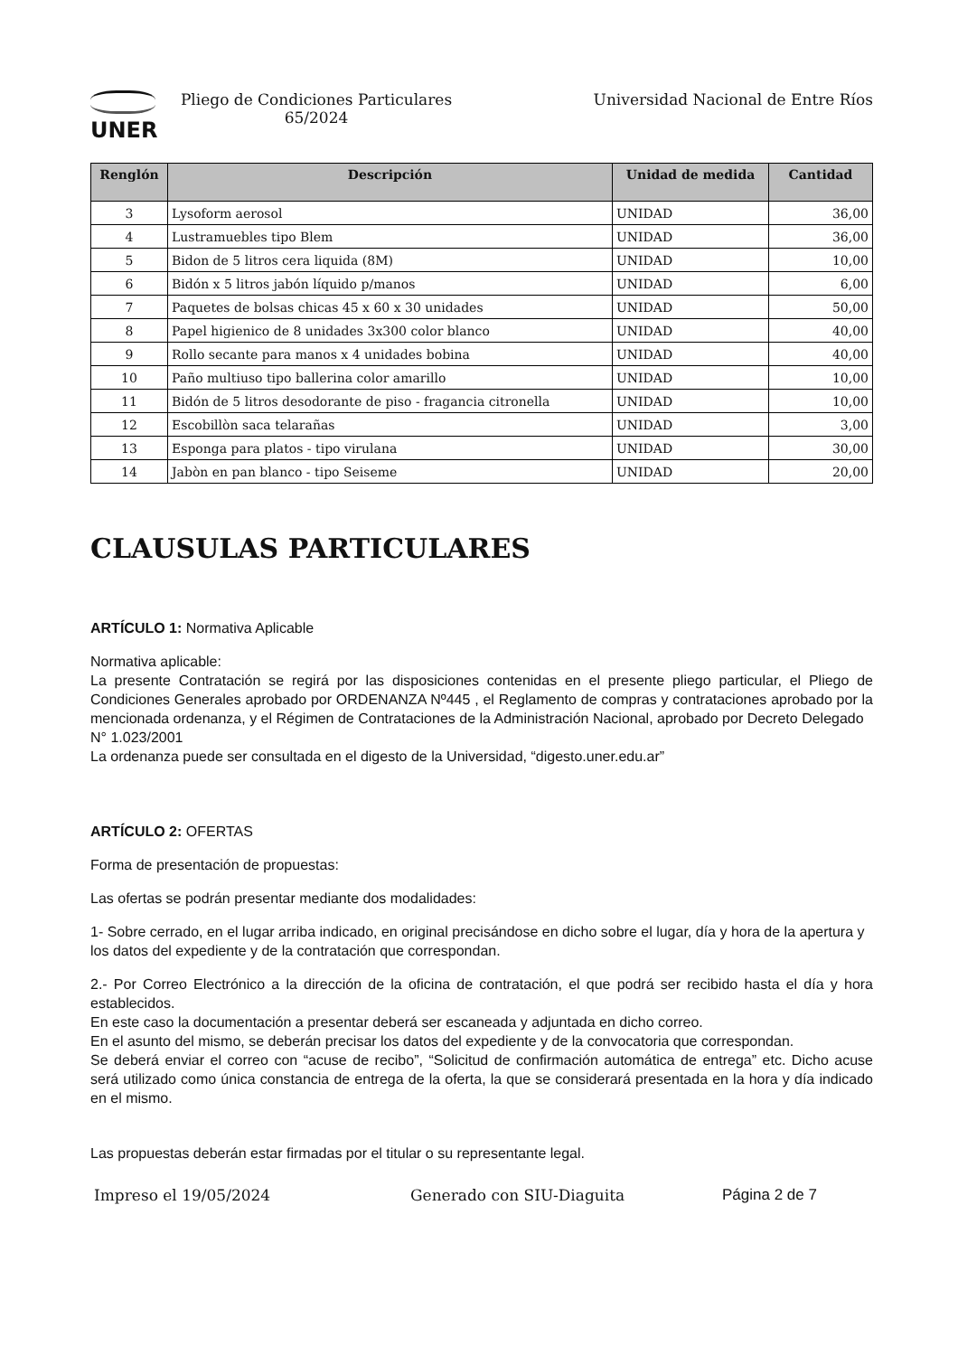UNER
Pliego de Condiciones Particulares
65/2024
Universidad Nacional de Entre Ríos
| Renglón | Descripción | Unidad de medida | Cantidad |
| --- | --- | --- | --- |
| 3 | Lysoform aerosol | UNIDAD | 36,00 |
| 4 | Lustramuebles tipo Blem | UNIDAD | 36,00 |
| 5 | Bidon de 5 litros cera liquida (8M) | UNIDAD | 10,00 |
| 6 | Bidón x 5 litros jabón líquido p/manos | UNIDAD | 6,00 |
| 7 | Paquetes de bolsas chicas 45 x 60 x 30 unidades | UNIDAD | 50,00 |
| 8 | Papel higienico de 8 unidades 3x300 color blanco | UNIDAD | 40,00 |
| 9 | Rollo secante para manos x 4 unidades bobina | UNIDAD | 40,00 |
| 10 | Paño multiuso tipo ballerina color amarillo | UNIDAD | 10,00 |
| 11 | Bidón de 5 litros desodorante de piso - fragancia citronella | UNIDAD | 10,00 |
| 12 | Escobillòn saca telarañas | UNIDAD | 3,00 |
| 13 | Esponga para platos - tipo virulana | UNIDAD | 30,00 |
| 14 | Jabòn en pan blanco - tipo Seiseme | UNIDAD | 20,00 |
CLAUSULAS PARTICULARES
ARTÍCULO 1: Normativa Aplicable
Normativa aplicable:
La presente Contratación se regirá por las disposiciones contenidas en el presente pliego particular, el Pliego de Condiciones Generales aprobado por ORDENANZA Nº445 , el Reglamento de compras y contrataciones aprobado por la mencionada ordenanza, y el Régimen de Contrataciones de la Administración Nacional, aprobado por Decreto Delegado
N° 1.023/2001
La ordenanza puede ser consultada en el digesto de la Universidad, “digesto.uner.edu.ar”
ARTÍCULO 2: OFERTAS
Forma de presentación de propuestas:
Las ofertas se podrán presentar mediante dos modalidades:
1- Sobre cerrado, en el lugar arriba indicado, en original precisándose en dicho sobre el lugar, día y hora de la apertura y los datos del expediente y de la contratación que correspondan.
2.- Por Correo Electrónico a la dirección de la oficina de contratación, el que podrá ser recibido hasta el día y hora establecidos.
En este caso la documentación a presentar deberá ser escaneada y adjuntada en dicho correo.
En el asunto del mismo, se deberán precisar los datos del expediente y de la convocatoria que correspondan.
Se deberá enviar el correo con “acuse de recibo”, “Solicitud de confirmación automática de entrega” etc. Dicho acuse será utilizado como única constancia de entrega de la oferta, la que se considerará presentada en la hora y día indicado en el mismo.
Las propuestas deberán estar firmadas por el titular o su representante legal.
Impreso el 19/05/2024 Generado con SIU-Diaguita Página 2 de 7